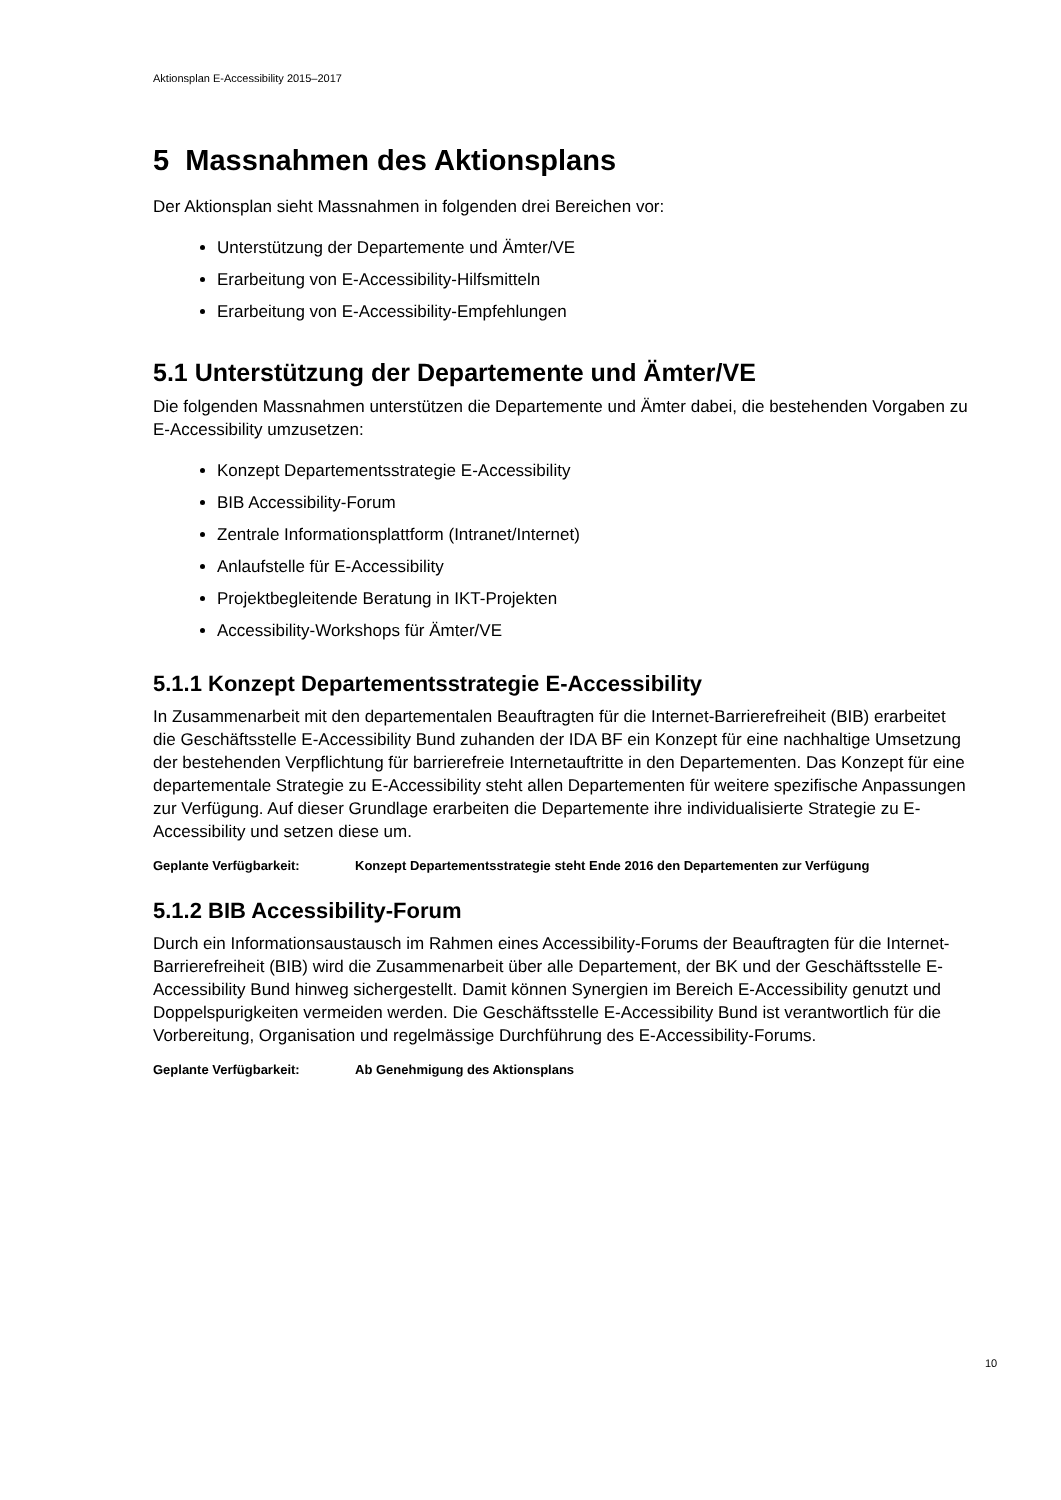Aktionsplan E-Accessibility 2015–2017
5 Massnahmen des Aktionsplans
Der Aktionsplan sieht Massnahmen in folgenden drei Bereichen vor:
Unterstützung der Departemente und Ämter/VE
Erarbeitung von E-Accessibility-Hilfsmitteln
Erarbeitung von E-Accessibility-Empfehlungen
5.1 Unterstützung der Departemente und Ämter/VE
Die folgenden Massnahmen unterstützen die Departemente und Ämter dabei, die bestehenden Vorgaben zu E-Accessibility umzusetzen:
Konzept Departementsstrategie E-Accessibility
BIB Accessibility-Forum
Zentrale Informationsplattform (Intranet/Internet)
Anlaufstelle für E-Accessibility
Projektbegleitende Beratung in IKT-Projekten
Accessibility-Workshops für Ämter/VE
5.1.1 Konzept Departementsstrategie E-Accessibility
In Zusammenarbeit mit den departementalen Beauftragten für die Internet-Barrierefreiheit (BIB) erarbeitet die Geschäftsstelle E-Accessibility Bund zuhanden der IDA BF ein Konzept für eine nachhaltige Umsetzung der bestehenden Verpflichtung für barrierefreie Internetauftritte in den Departementen. Das Konzept für eine departementale Strategie zu E-Accessibility steht allen Departementen für weitere spezifische Anpassungen zur Verfügung. Auf dieser Grundlage erarbeiten die Departemente ihre individualisierte Strategie zu E-Accessibility und setzen diese um.
Geplante Verfügbarkeit: Konzept Departementsstrategie steht Ende 2016 den Departementen zur Verfügung
5.1.2 BIB Accessibility-Forum
Durch ein Informationsaustausch im Rahmen eines Accessibility-Forums der Beauftragten für die Internet-Barrierefreiheit (BIB) wird die Zusammenarbeit über alle Departement, der BK und der Geschäftsstelle E-Accessibility Bund hinweg sichergestellt. Damit können Synergien im Bereich E-Accessibility genutzt und Doppelspurigkeiten vermeiden werden. Die Geschäftsstelle E-Accessibility Bund ist verantwortlich für die Vorbereitung, Organisation und regelmässige Durchführung des E-Accessibility-Forums.
Geplante Verfügbarkeit: Ab Genehmigung des Aktionsplans
10